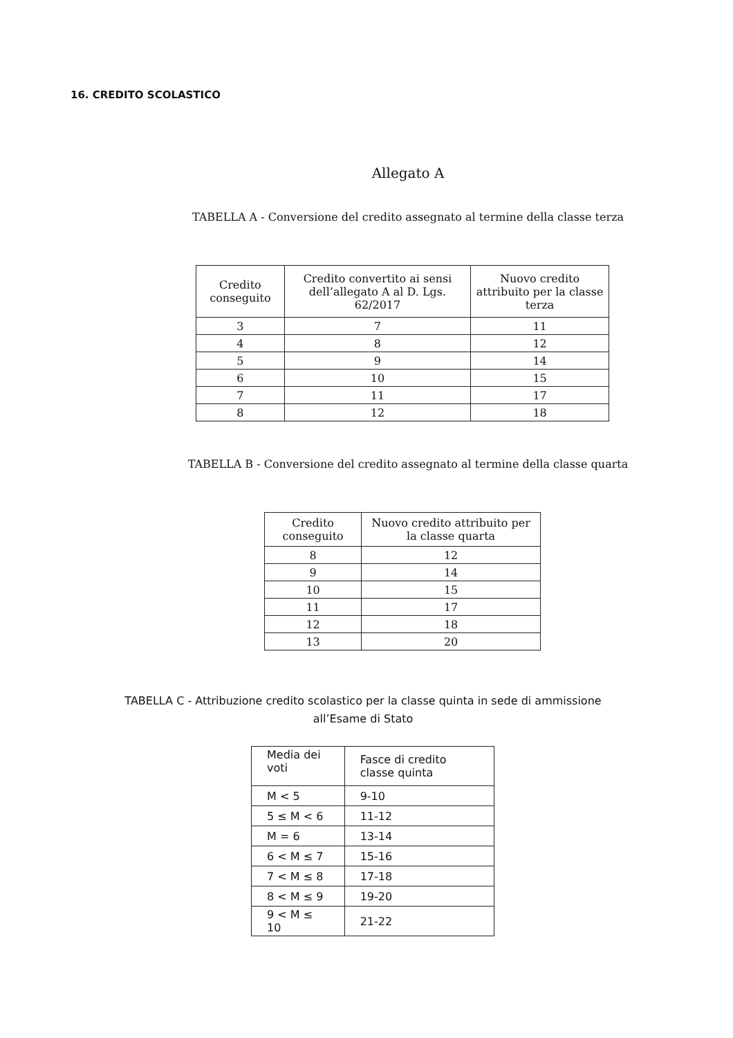16. CREDITO SCOLASTICO
Allegato A
TABELLA A - Conversione del credito assegnato al termine della classe terza
| Credito conseguito | Credito convertito ai sensi dell’allegato A al D. Lgs. 62/2017 | Nuovo credito attribuito per la classe terza |
| --- | --- | --- |
| 3 | 7 | 11 |
| 4 | 8 | 12 |
| 5 | 9 | 14 |
| 6 | 10 | 15 |
| 7 | 11 | 17 |
| 8 | 12 | 18 |
TABELLA B - Conversione del credito assegnato al termine della classe quarta
| Credito conseguito | Nuovo credito attribuito per la classe quarta |
| --- | --- |
| 8 | 12 |
| 9 | 14 |
| 10 | 15 |
| 11 | 17 |
| 12 | 18 |
| 13 | 20 |
TABELLA C - Attribuzione credito scolastico per la classe quinta in sede di ammissione
all’Esame di Stato
| Media dei voti | Fasce di credito classe quinta |
| M < 5 | 9-10 |
| 5 ≤ M < 6 | 11-12 |
| M = 6 | 13-14 |
| 6 < M ≤ 7 | 15-16 |
| 7 < M ≤ 8 | 17-18 |
| 8 < M ≤ 9 | 19-20 |
| 9 < M ≤ 10 | 21-22 |